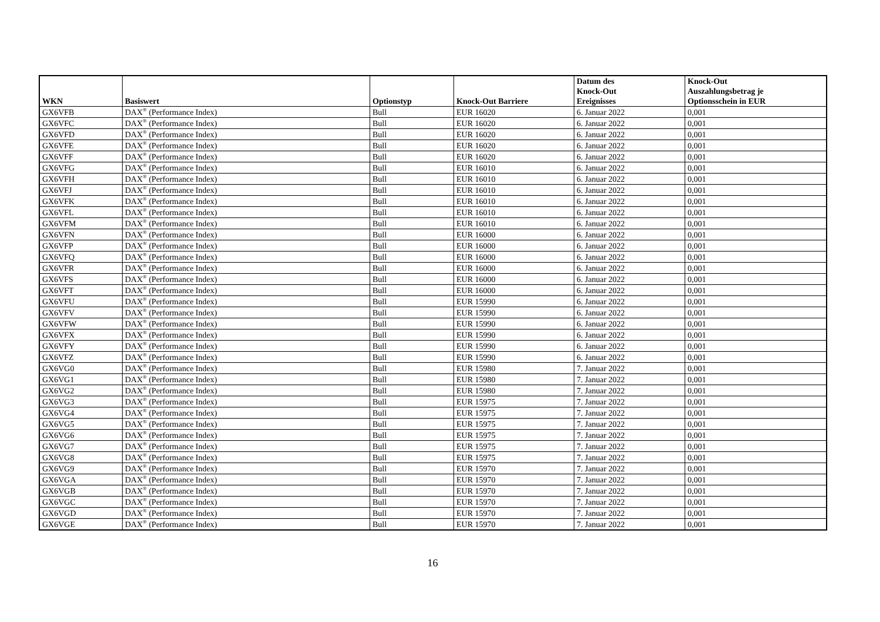| WKN | Basiswert | Optionstyp | Knock-Out Barriere | Datum des Knock-Out Ereignisses | Knock-Out Auszahlungsbetrag je Optionsschein in EUR |
| --- | --- | --- | --- | --- | --- |
| GX6VFB | DAX<sup>®</sup> (Performance Index) | Bull | EUR 16020 | 6. Januar 2022 | 0,001 |
| GX6VFC | DAX<sup>®</sup> (Performance Index) | Bull | EUR 16020 | 6. Januar 2022 | 0,001 |
| GX6VFD | DAX<sup>®</sup> (Performance Index) | Bull | EUR 16020 | 6. Januar 2022 | 0,001 |
| GX6VFE | DAX<sup>®</sup> (Performance Index) | Bull | EUR 16020 | 6. Januar 2022 | 0,001 |
| GX6VFF | DAX<sup>®</sup> (Performance Index) | Bull | EUR 16020 | 6. Januar 2022 | 0,001 |
| GX6VFG | DAX<sup>®</sup> (Performance Index) | Bull | EUR 16010 | 6. Januar 2022 | 0,001 |
| GX6VFH | DAX<sup>®</sup> (Performance Index) | Bull | EUR 16010 | 6. Januar 2022 | 0,001 |
| GX6VFJ | DAX<sup>®</sup> (Performance Index) | Bull | EUR 16010 | 6. Januar 2022 | 0,001 |
| GX6VFK | DAX<sup>®</sup> (Performance Index) | Bull | EUR 16010 | 6. Januar 2022 | 0,001 |
| GX6VFL | DAX<sup>®</sup> (Performance Index) | Bull | EUR 16010 | 6. Januar 2022 | 0,001 |
| GX6VFM | DAX<sup>®</sup> (Performance Index) | Bull | EUR 16010 | 6. Januar 2022 | 0,001 |
| GX6VFN | DAX<sup>®</sup> (Performance Index) | Bull | EUR 16000 | 6. Januar 2022 | 0,001 |
| GX6VFP | DAX<sup>®</sup> (Performance Index) | Bull | EUR 16000 | 6. Januar 2022 | 0,001 |
| GX6VFQ | DAX<sup>®</sup> (Performance Index) | Bull | EUR 16000 | 6. Januar 2022 | 0,001 |
| GX6VFR | DAX<sup>®</sup> (Performance Index) | Bull | EUR 16000 | 6. Januar 2022 | 0,001 |
| GX6VFS | DAX<sup>®</sup> (Performance Index) | Bull | EUR 16000 | 6. Januar 2022 | 0,001 |
| GX6VFT | DAX<sup>®</sup> (Performance Index) | Bull | EUR 16000 | 6. Januar 2022 | 0,001 |
| GX6VFU | DAX<sup>®</sup> (Performance Index) | Bull | EUR 15990 | 6. Januar 2022 | 0,001 |
| GX6VFV | DAX<sup>®</sup> (Performance Index) | Bull | EUR 15990 | 6. Januar 2022 | 0,001 |
| GX6VFW | DAX<sup>®</sup> (Performance Index) | Bull | EUR 15990 | 6. Januar 2022 | 0,001 |
| GX6VFX | DAX<sup>®</sup> (Performance Index) | Bull | EUR 15990 | 6. Januar 2022 | 0,001 |
| GX6VFY | DAX<sup>®</sup> (Performance Index) | Bull | EUR 15990 | 6. Januar 2022 | 0,001 |
| GX6VFZ | DAX<sup>®</sup> (Performance Index) | Bull | EUR 15990 | 6. Januar 2022 | 0,001 |
| GX6VG0 | DAX<sup>®</sup> (Performance Index) | Bull | EUR 15980 | 7. Januar 2022 | 0,001 |
| GX6VG1 | DAX<sup>®</sup> (Performance Index) | Bull | EUR 15980 | 7. Januar 2022 | 0,001 |
| GX6VG2 | DAX<sup>®</sup> (Performance Index) | Bull | EUR 15980 | 7. Januar 2022 | 0,001 |
| GX6VG3 | DAX<sup>®</sup> (Performance Index) | Bull | EUR 15975 | 7. Januar 2022 | 0,001 |
| GX6VG4 | DAX<sup>®</sup> (Performance Index) | Bull | EUR 15975 | 7. Januar 2022 | 0,001 |
| GX6VG5 | DAX<sup>®</sup> (Performance Index) | Bull | EUR 15975 | 7. Januar 2022 | 0,001 |
| GX6VG6 | DAX<sup>®</sup> (Performance Index) | Bull | EUR 15975 | 7. Januar 2022 | 0,001 |
| GX6VG7 | DAX<sup>®</sup> (Performance Index) | Bull | EUR 15975 | 7. Januar 2022 | 0,001 |
| GX6VG8 | DAX<sup>®</sup> (Performance Index) | Bull | EUR 15975 | 7. Januar 2022 | 0,001 |
| GX6VG9 | DAX<sup>®</sup> (Performance Index) | Bull | EUR 15970 | 7. Januar 2022 | 0,001 |
| GX6VGA | DAX<sup>®</sup> (Performance Index) | Bull | EUR 15970 | 7. Januar 2022 | 0,001 |
| GX6VGB | DAX<sup>®</sup> (Performance Index) | Bull | EUR 15970 | 7. Januar 2022 | 0,001 |
| GX6VGC | DAX<sup>®</sup> (Performance Index) | Bull | EUR 15970 | 7. Januar 2022 | 0,001 |
| GX6VGD | DAX<sup>®</sup> (Performance Index) | Bull | EUR 15970 | 7. Januar 2022 | 0,001 |
| GX6VGE | DAX<sup>®</sup> (Performance Index) | Bull | EUR 15970 | 7. Januar 2022 | 0,001 |
16